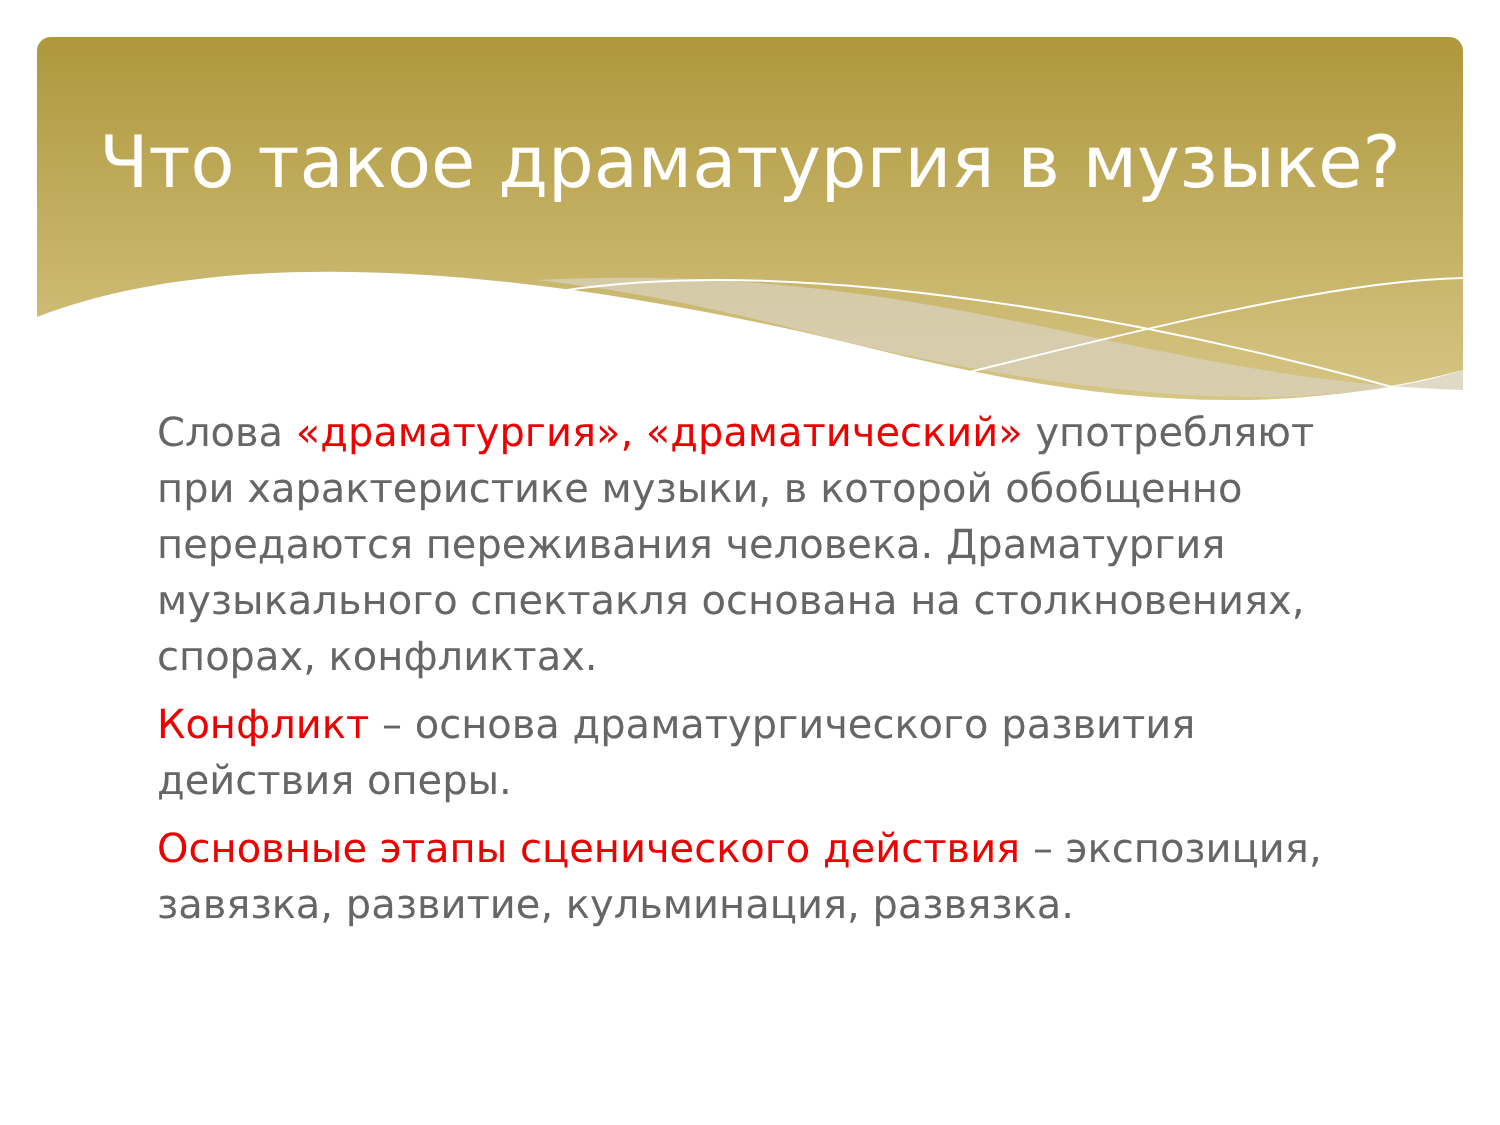Что такое драматургия в музыке?
Слова «драматургия», «драматический» употребляют при характеристике музыки, в которой обобщенно передаются переживания человека. Драматургия музыкального спектакля основана на столкновениях, спорах, конфликтах.
Конфликт – основа драматургического развития действия оперы.
Основные этапы сценического действия – экспозиция, завязка, развитие, кульминация, развязка.